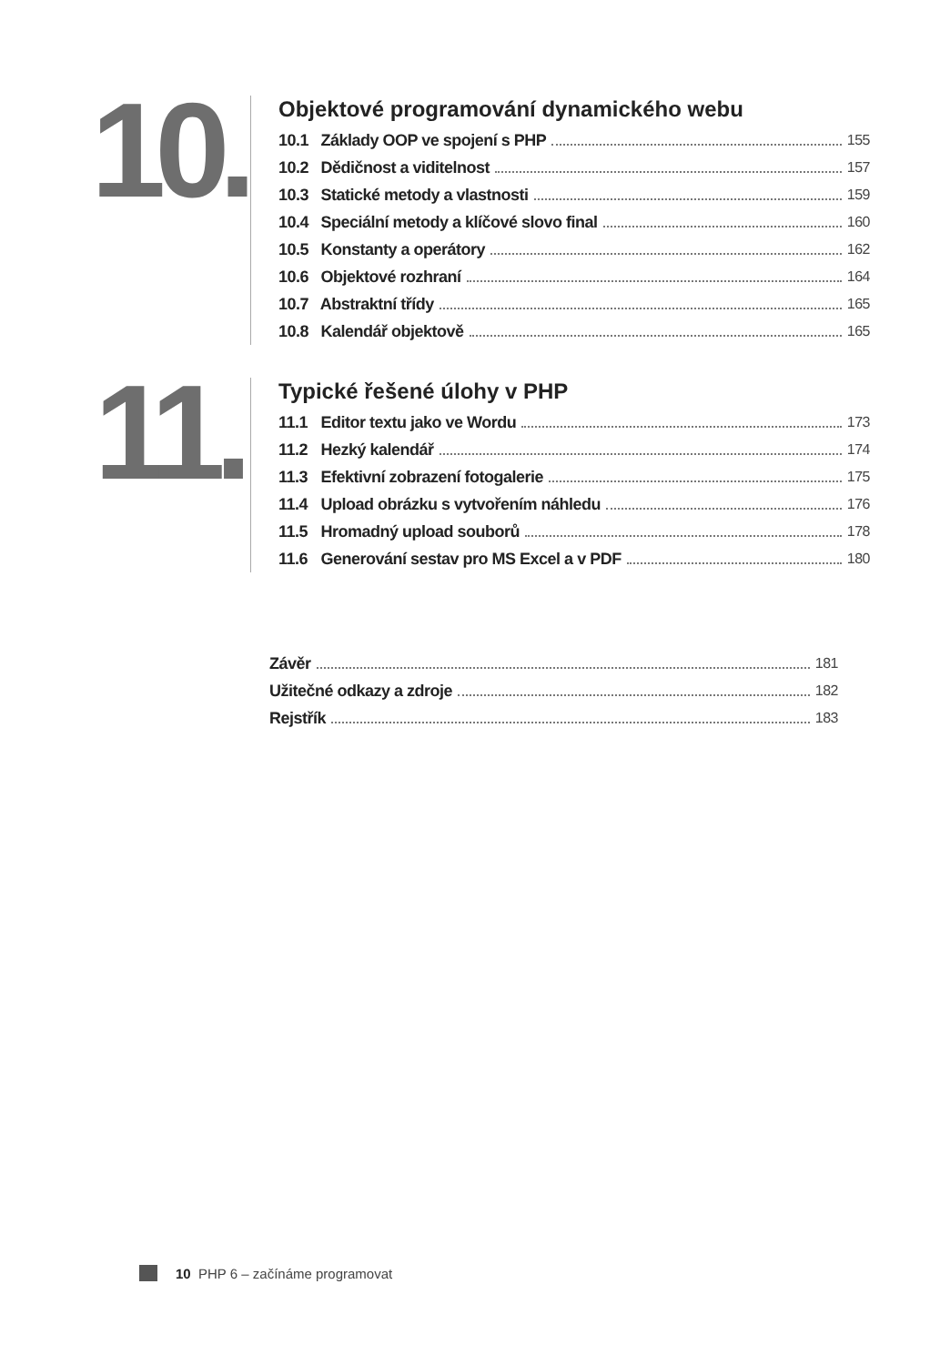10.
Objektové programování dynamického webu
10.1 Základy OOP ve spojení s PHP 155
10.2 Dědičnost a viditelnost 157
10.3 Statické metody a vlastnosti 159
10.4 Speciální metody a klíčové slovo final 160
10.5 Konstanty a operátory 162
10.6 Objektové rozhraní 164
10.7 Abstraktní třídy 165
10.8 Kalendář objektově 165
11.
Typické řešené úlohy v PHP
11.1 Editor textu jako ve Wordu 173
11.2 Hezký kalendář 174
11.3 Efektivní zobrazení fotogalerie 175
11.4 Upload obrázku s vytvořením náhledu 176
11.5 Hromadný upload souborů 178
11.6 Generování sestav pro MS Excel a v PDF 180
Závěr 181
Užitečné odkazy a zdroje 182
Rejstřík 183
10 PHP 6 – začínáme programovat